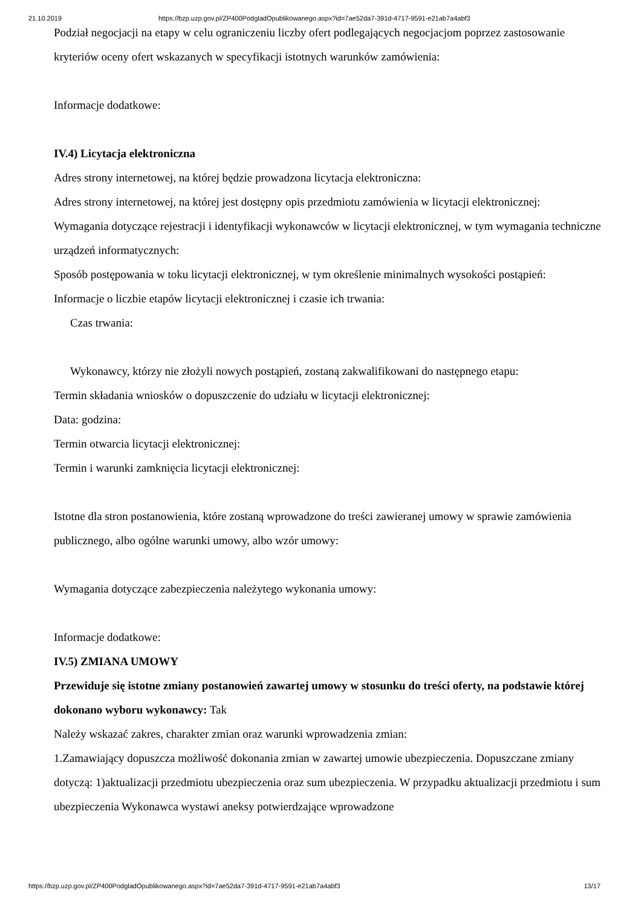21.10.2019 https://bzp.uzp.gov.pl/ZP400PodgladOpublikowanego.aspx?id=7ae52da7-391d-4717-9591-e21ab7a4abf3
Podział negocjacji na etapy w celu ograniczeniu liczby ofert podlegających negocjacjom poprzez zastosowanie kryteriów oceny ofert wskazanych w specyfikacji istotnych warunków zamówienia:
Informacje dodatkowe:
IV.4) Licytacja elektroniczna
Adres strony internetowej, na której będzie prowadzona licytacja elektroniczna:
Adres strony internetowej, na której jest dostępny opis przedmiotu zamówienia w licytacji elektronicznej:
Wymagania dotyczące rejestracji i identyfikacji wykonawców w licytacji elektronicznej, w tym wymagania techniczne urządzeń informatycznych:
Sposób postępowania w toku licytacji elektronicznej, w tym określenie minimalnych wysokości postąpień:
Informacje o liczbie etapów licytacji elektronicznej i czasie ich trwania:
Czas trwania:
Wykonawcy, którzy nie złożyli nowych postąpień, zostaną zakwalifikowani do następnego etapu:
Termin składania wniosków o dopuszczenie do udziału w licytacji elektronicznej:
Data: godzina:
Termin otwarcia licytacji elektronicznej:
Termin i warunki zamknięcia licytacji elektronicznej:
Istotne dla stron postanowienia, które zostaną wprowadzone do treści zawieranej umowy w sprawie zamówienia publicznego, albo ogólne warunki umowy, albo wzór umowy:
Wymagania dotyczące zabezpieczenia należytego wykonania umowy:
Informacje dodatkowe:
IV.5) ZMIANA UMOWY
Przewiduje się istotne zmiany postanowień zawartej umowy w stosunku do treści oferty, na podstawie której dokonano wyboru wykonawcy: Tak
Należy wskazać zakres, charakter zmian oraz warunki wprowadzenia zmian:
1.Zamawiający dopuszcza możliwość dokonania zmian w zawartej umowie ubezpieczenia. Dopuszczane zmiany dotyczą: 1)aktualizacji przedmiotu ubezpieczenia oraz sum ubezpieczenia. W przypadku aktualizacji przedmiotu i sum ubezpieczenia Wykonawca wystawi aneksy potwierdzające wprowadzone
https://bzp.uzp.gov.pl/ZP400PodgladOpublikowanego.aspx?id=7ae52da7-391d-4717-9591-e21ab7a4abf3 13/17